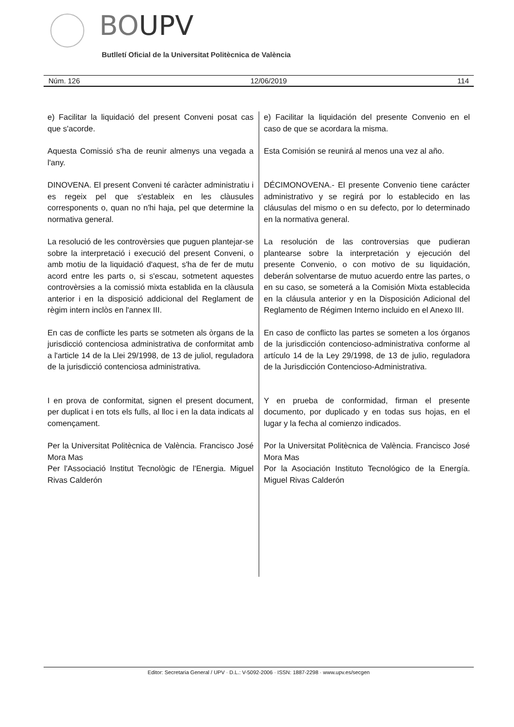BOUPV
Butlletí Oficial de la Universitat Politècnica de València
Núm. 126 12/06/2019 114
e) Facilitar la liquidació del present Conveni posat cas que s'acorde.
Aquesta Comissió s'ha de reunir almenys una vegada a l'any.
DINOVENA. El present Conveni té caràcter administratiu i es regeix pel que s'estableix en les clàusules corresponents o, quan no n'hi haja, pel que determine la normativa general.
La resolució de les controvèrsies que puguen plantejar-se sobre la interpretació i execució del present Conveni, o amb motiu de la liquidació d'aquest, s'ha de fer de mutu acord entre les parts o, si s'escau, sotmetent aquestes controvèrsies a la comissió mixta establida en la clàusula anterior i en la disposició addicional del Reglament de règim intern inclòs en l'annex III.
En cas de conflicte les parts se sotmeten als òrgans de la jurisdicció contenciosa administrativa de conformitat amb a l'article 14 de la Llei 29/1998, de 13 de juliol, reguladora de la jurisdicció contenciosa administrativa.
I en prova de conformitat, signen el present document, per duplicat i en tots els fulls, al lloc i en la data indicats al començament.
Per la Universitat Politècnica de València. Francisco José Mora Mas
Per l'Associació Institut Tecnològic de l'Energia. Miguel Rivas Calderón
e) Facilitar la liquidación del presente Convenio en el caso de que se acordara la misma.
Esta Comisión se reunirá al menos una vez al año.
DÉCIMONOVENA.- El presente Convenio tiene carácter administrativo y se regirá por lo establecido en las cláusulas del mismo o en su defecto, por lo determinado en la normativa general.
La resolución de las controversias que pudieran plantearse sobre la interpretación y ejecución del presente Convenio, o con motivo de su liquidación, deberán solventarse de mutuo acuerdo entre las partes, o en su caso, se someterá a la Comisión Mixta establecida en la cláusula anterior y en la Disposición Adicional del Reglamento de Régimen Interno incluido en el Anexo III.
En caso de conflicto las partes se someten a los órganos de la jurisdicción contencioso-administrativa conforme al artículo 14 de la Ley 29/1998, de 13 de julio, reguladora de la Jurisdicción Contencioso-Administrativa.
Y en prueba de conformidad, firman el presente documento, por duplicado y en todas sus hojas, en el lugar y la fecha al comienzo indicados.
Por la Universitat Politècnica de València. Francisco José Mora Mas
Por la Asociación Instituto Tecnológico de la Energía. Miguel Rivas Calderón
Editor: Secretaria General / UPV · D.L.: V-5092-2006 · ISSN: 1887-2298 · www.upv.es/secgen